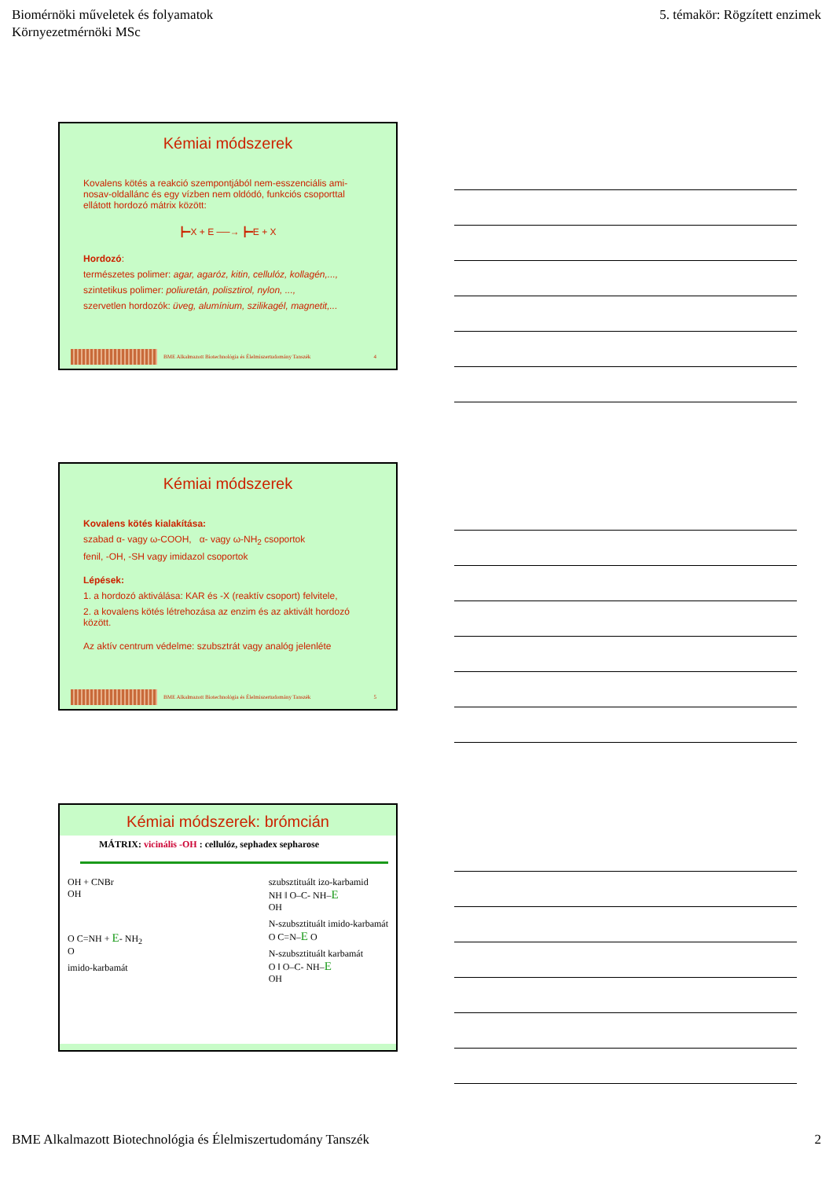Biomérnöki műveletek és folyamatok
Környezetmérnöki MSc
5. témakör: Rögzített enzimek
Kémiai módszerek
Kovalens kötés a reakció szempontjából nem-esszenciális ami-nosav-oldallánc és egy vízben nem oldódó, funkciós csoporttal ellátott hordozó mátrix között:
┣━X + E ──→ ┣━E + X
Hordozó:
természetes polimer: agar, agaróz, kitin, cellulóz, kollagén,...,
szintetikus polimer: poliuretán, polisztirol, nylon, ...,
szervetlen hordozók: üveg, alumínium, szilikagél, magnetit,...
BME Alkalmazott Biotechnológia és Élelmiszertudomány Tanszék 4
Kémiai módszerek
Kovalens kötés kialakítása:
szabad α- vagy ω-COOH, α- vagy ω-NH<sub>2</sub> csoportok
fenil, -OH, -SH vagy imidazol csoportok
Lépések:
1. a hordozó aktiválása: KAR és -X (reaktív csoport) felvitele,
2. a kovalens kötés létrehozása az enzim és az aktivált hordozó között.
Az aktív centrum védelme: szubsztrát vagy analóg jelenléte
BME Alkalmazott Biotechnológia és Élelmiszertudomány Tanszék 5
Kémiai módszerek: brómcián
MÁTRIX: vicinális -OH : cellulóz, sephadex sepharose
OH + CNBr
OH
O C=NH + E- NH<sub>2</sub>
O
imido-karbamát
szubsztituált izo-karbamid
NH ‖ O–C- NH–E
OH
N-szubsztituált imido-karbamát
O C=N–E O
N-szubsztituált karbamát
O ‖ O–C- NH–E
OH
BME Alkalmazott Biotechnológia és Élelmiszertudomány Tanszék 2